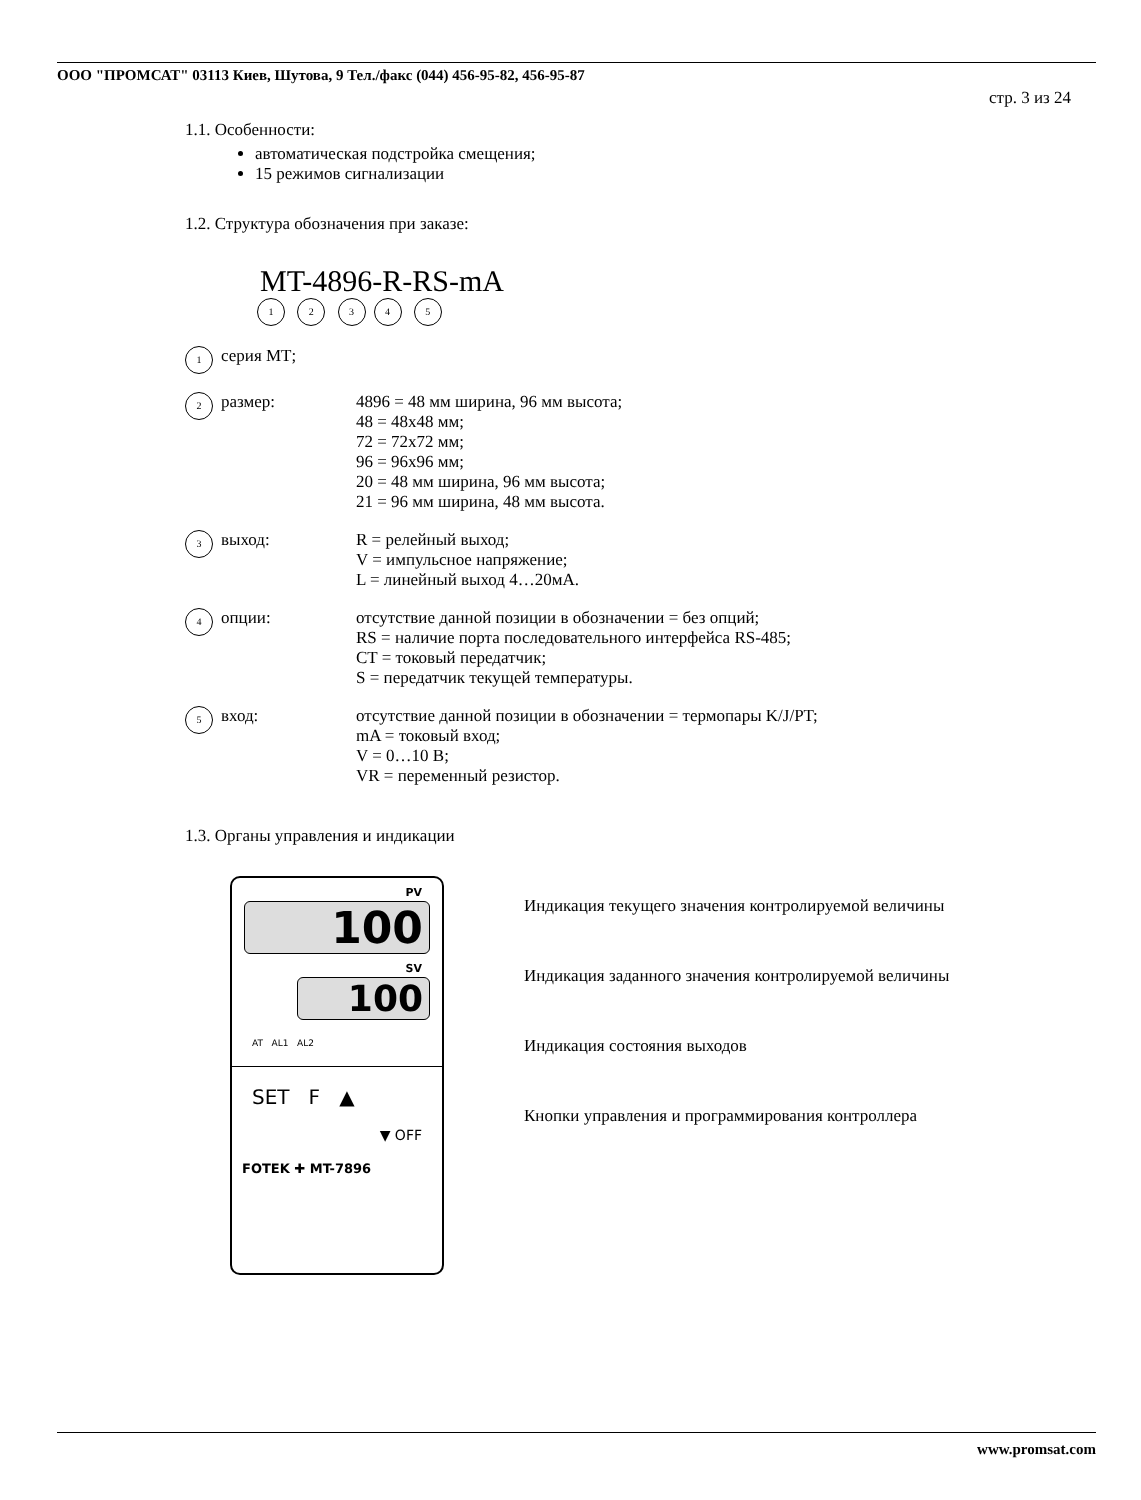ООО "ПРОМСАТ" 03113 Киев, Шутова, 9 Тел./факс (044) 456-95-82, 456-95-87
стр. 3 из 24
1.1. Особенности:
автоматическая подстройка смещения;
15 режимов сигнализации
1.2. Структура обозначения при заказе:
MT-4896-R-RS-mA
1 2 34 5
1 серия МТ;
2 размер: 4896 = 48 мм ширина, 96 мм высота;
48 = 48x48 мм;
72 = 72x72 мм;
96 = 96x96 мм;
20 = 48 мм ширина, 96 мм высота;
21 = 96 мм ширина, 48 мм высота.
3 выход: R = релейный выход;
V = импульсное напряжение;
L = линейный выход 4…20мА.
4 опции: отсутствие данной позиции в обозначении = без опций;
RS = наличие порта последовательного интерфейса RS-485;
CT = токовый передатчик;
S = передатчик текущей температуры.
5 вход: отсутствие данной позиции в обозначении = термопары K/J/PT;
mA = токовый вход;
V = 0…10 В;
VR = переменный резистор.
1.3. Органы управления и индикации
PV
100
SV
100
AT AL1 AL2
SET F ▲
▼ OFF
FOTEK ✚ MT-7896
Индикация текущего значения контролируемой величины
Индикация заданного значения контролируемой величины
Индикация состояния выходов
Кнопки управления и программирования контроллера
www.promsat.com